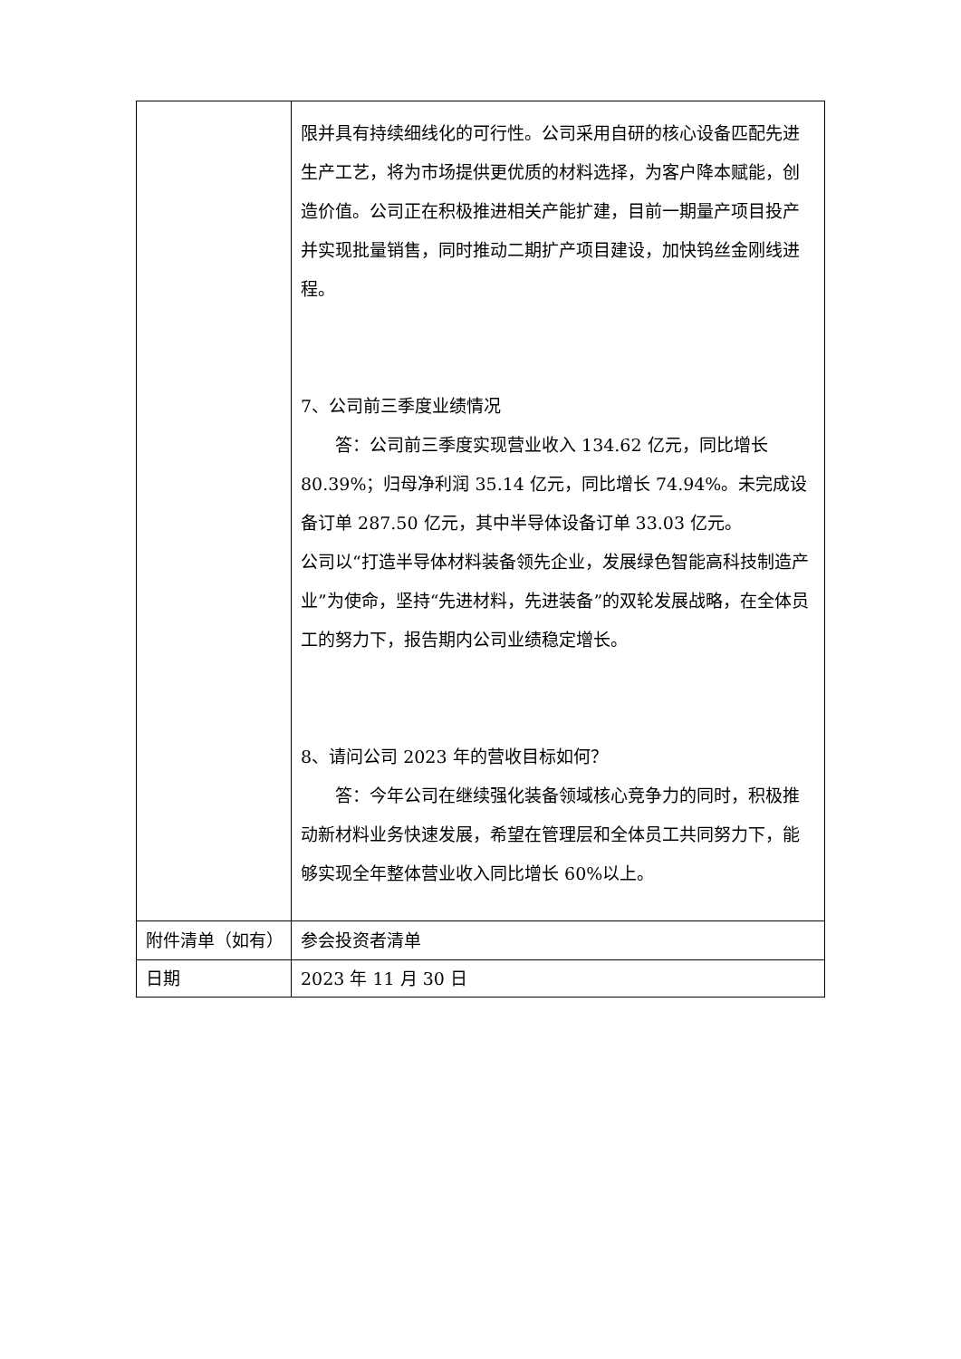| | 限并具有持续细线化的可行性。公司采用自研的核心设备匹配先进生产工艺，将为市场提供更优质的材料选择，为客户降本赋能，创造价值。公司正在积极推进相关产能扩建，目前一期量产项目投产并实现批量销售，同时推动二期扩产项目建设，加快钨丝金刚线进程。 7、公司前三季度业绩情况 答：公司前三季度实现营业收入 134.62 亿元，同比增长 80.39%；归母净利润 35.14 亿元，同比增长 74.94%。未完成设备订单 287.50 亿元，其中半导体设备订单 33.03 亿元。 公司以“打造半导体材料装备领先企业，发展绿色智能高科技制造产业”为使命，坚持“先进材料，先进装备”的双轮发展战略，在全体员工的努力下，报告期内公司业绩稳定增长。 8、请问公司 2023 年的营收目标如何？ 答：今年公司在继续强化装备领域核心竞争力的同时，积极推动新材料业务快速发展，希望在管理层和全体员工共同努力下，能够实现全年整体营业收入同比增长 60%以上。 |
| 附件清单（如有） | 参会投资者清单 |
| 日期 | 2023 年 11 月 30 日 |